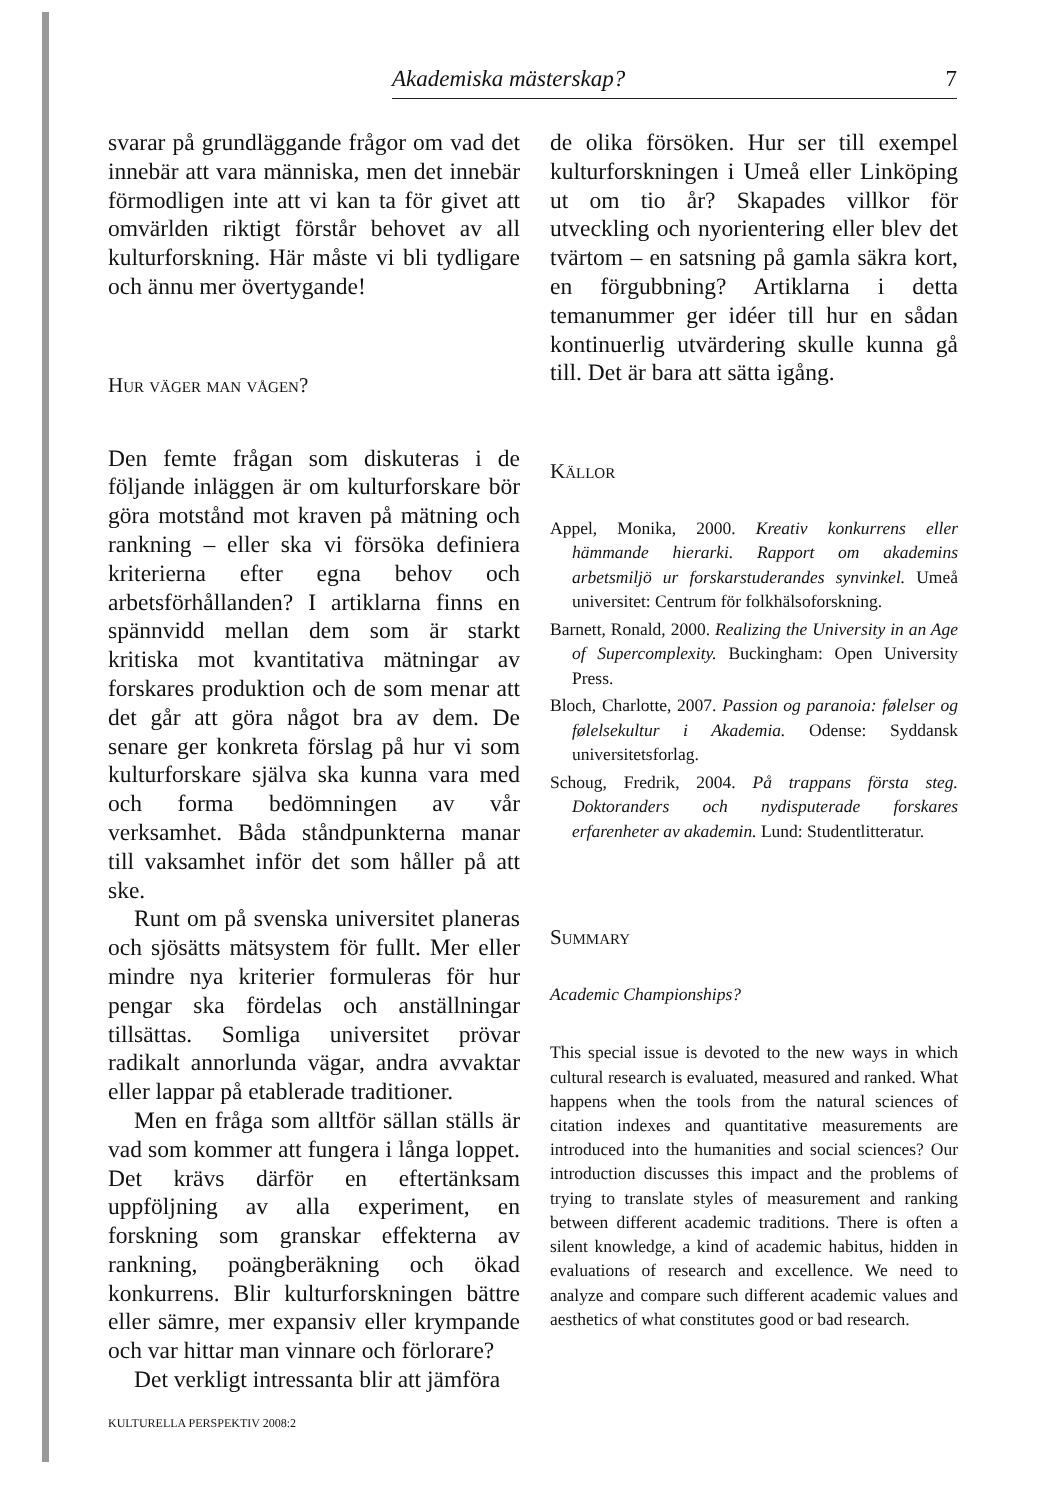Akademiska mästerskap? 7
svarar på grundläggande frågor om vad det innebär att vara människa, men det innebär förmodligen inte att vi kan ta för givet att omvärlden riktigt förstår behovet av all kulturforskning. Här måste vi bli tydligare och ännu mer övertygande!
Hur väger man vågen?
Den femte frågan som diskuteras i de följande inläggen är om kulturforskare bör göra motstånd mot kraven på mätning och rankning – eller ska vi försöka definiera kriterierna efter egna behov och arbetsförhållanden? I artiklarna finns en spännvidd mellan dem som är starkt kritiska mot kvantitativa mätningar av forskares produktion och de som menar att det går att göra något bra av dem. De senare ger konkreta förslag på hur vi som kulturforskare själva ska kunna vara med och forma bedömningen av vår verksamhet. Båda ståndpunkterna manar till vaksamhet inför det som håller på att ske.
Runt om på svenska universitet planeras och sjösätts mätsystem för fullt. Mer eller mindre nya kriterier formuleras för hur pengar ska fördelas och anställningar tillsättas. Somliga universitet prövar radikalt annorlunda vägar, andra avvaktar eller lappar på etablerade traditioner.
Men en fråga som alltför sällan ställs är vad som kommer att fungera i långa loppet. Det krävs därför en eftertänksam uppföljning av alla experiment, en forskning som granskar effekterna av rankning, poängberäkning och ökad konkurrens. Blir kulturforskningen bättre eller sämre, mer expansiv eller krympande och var hittar man vinnare och förlorare?
Det verkligt intressanta blir att jämföra
de olika försöken. Hur ser till exempel kulturforskningen i Umeå eller Linköping ut om tio år? Skapades villkor för utveckling och nyorientering eller blev det tvärtom – en satsning på gamla säkra kort, en förgubbning? Artiklarna i detta temanummer ger idéer till hur en sådan kontinuerlig utvärdering skulle kunna gå till. Det är bara att sätta igång.
Källor
Appel, Monika, 2000. Kreativ konkurrens eller hämmande hierarki. Rapport om akademins arbetsmiljö ur forskarstuderandes synvinkel. Umeå universitet: Centrum för folkhälsoforskning.
Barnett, Ronald, 2000. Realizing the University in an Age of Supercomplexity. Buckingham: Open University Press.
Bloch, Charlotte, 2007. Passion og paranoia: følelser og følelsekultur i Akademia. Odense: Syddansk universitetsforlag.
Schoug, Fredrik, 2004. På trappans första steg. Doktoranders och nydisputerade forskares erfarenheter av akademin. Lund: Studentlitteratur.
Summary
Academic Championships?
This special issue is devoted to the new ways in which cultural research is evaluated, measured and ranked. What happens when the tools from the natural sciences of citation indexes and quantitative measurements are introduced into the humanities and social sciences? Our introduction discusses this impact and the problems of trying to translate styles of measurement and ranking between different academic traditions. There is often a silent knowledge, a kind of academic habitus, hidden in evaluations of research and excellence. We need to analyze and compare such different academic values and aesthetics of what constitutes good or bad research.
KULTURELLA PERSPEKTIV 2008:2